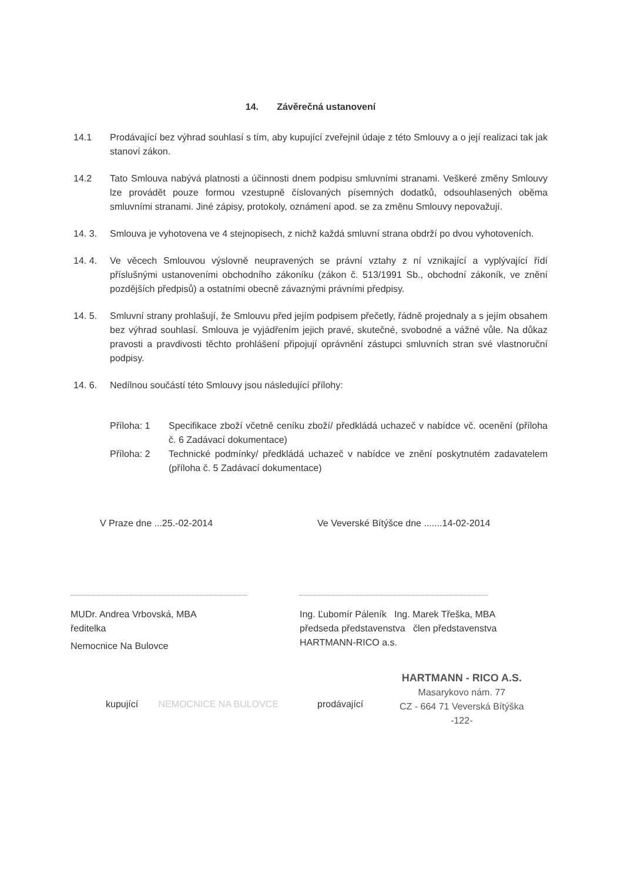14. Závěrečná ustanovení
14.1 Prodávající bez výhrad souhlasí s tím, aby kupující zveřejnil údaje z této Smlouvy a o její realizaci tak jak stanoví zákon.
14.2 Tato Smlouva nabývá platnosti a účinnosti dnem podpisu smluvními stranami. Veškeré změny Smlouvy lze provádět pouze formou vzestupně číslovaných písemných dodatků, odsouhlasených oběma smluvními stranami. Jiné zápisy, protokoly, oznámení apod. se za změnu Smlouvy nepovažují.
14. 3. Smlouva je vyhotovena ve 4 stejnopisech, z nichž každá smluvní strana obdrží po dvou vyhotoveních.
14. 4. Ve věcech Smlouvou výslovně neupravených se právní vztahy z ní vznikající a vyplývající řídí příslušnými ustanoveními obchodního zákoníku (zákon č. 513/1991 Sb., obchodní zákoník, ve znění pozdějších předpisů) a ostatními obecně závaznými právními předpisy.
14. 5. Smluvní strany prohlašují, že Smlouvu před jejím podpisem přečetly, řádně projednaly a s jejím obsahem bez výhrad souhlasí. Smlouva je vyjádřením jejich pravé, skutečné, svobodné a vážné vůle. Na důkaz pravosti a pravdivosti těchto prohlášení připojují oprávnění zástupci smluvních stran své vlastnoruční podpisy.
14. 6. Nedílnou součástí této Smlouvy jsou následující přílohy:
Příloha: 1 Specifikace zboží včetně ceníku zboží/ předkládá uchazeč v nabídce vč. ocenění (příloha č. 6 Zadávací dokumentace)
Příloha: 2 Technické podmínky/ předkládá uchazeč v nabídce ve znění poskytnutém zadavatelem (příloha č. 5 Zadávací dokumentace)
V Praze dne ...25.-02-2014 Ve Veverské Bítýšce dne .......14-02-2014
MUDr. Andrea Vrbovská, MBA
ředitelka
Nemocnice Na Bulovce
Ing. Ľubomír Páleník Ing. Marek Třeška, MBA
předseda představenstva člen představenstva
HARTMANN-RICO a.s.
kupující NEMOCNICE NA BULOVCE prodávající
HARTMANN - RICO A.S.
Masarykovo nám. 77
CZ - 664 71 Veverská Bítýška
-122-